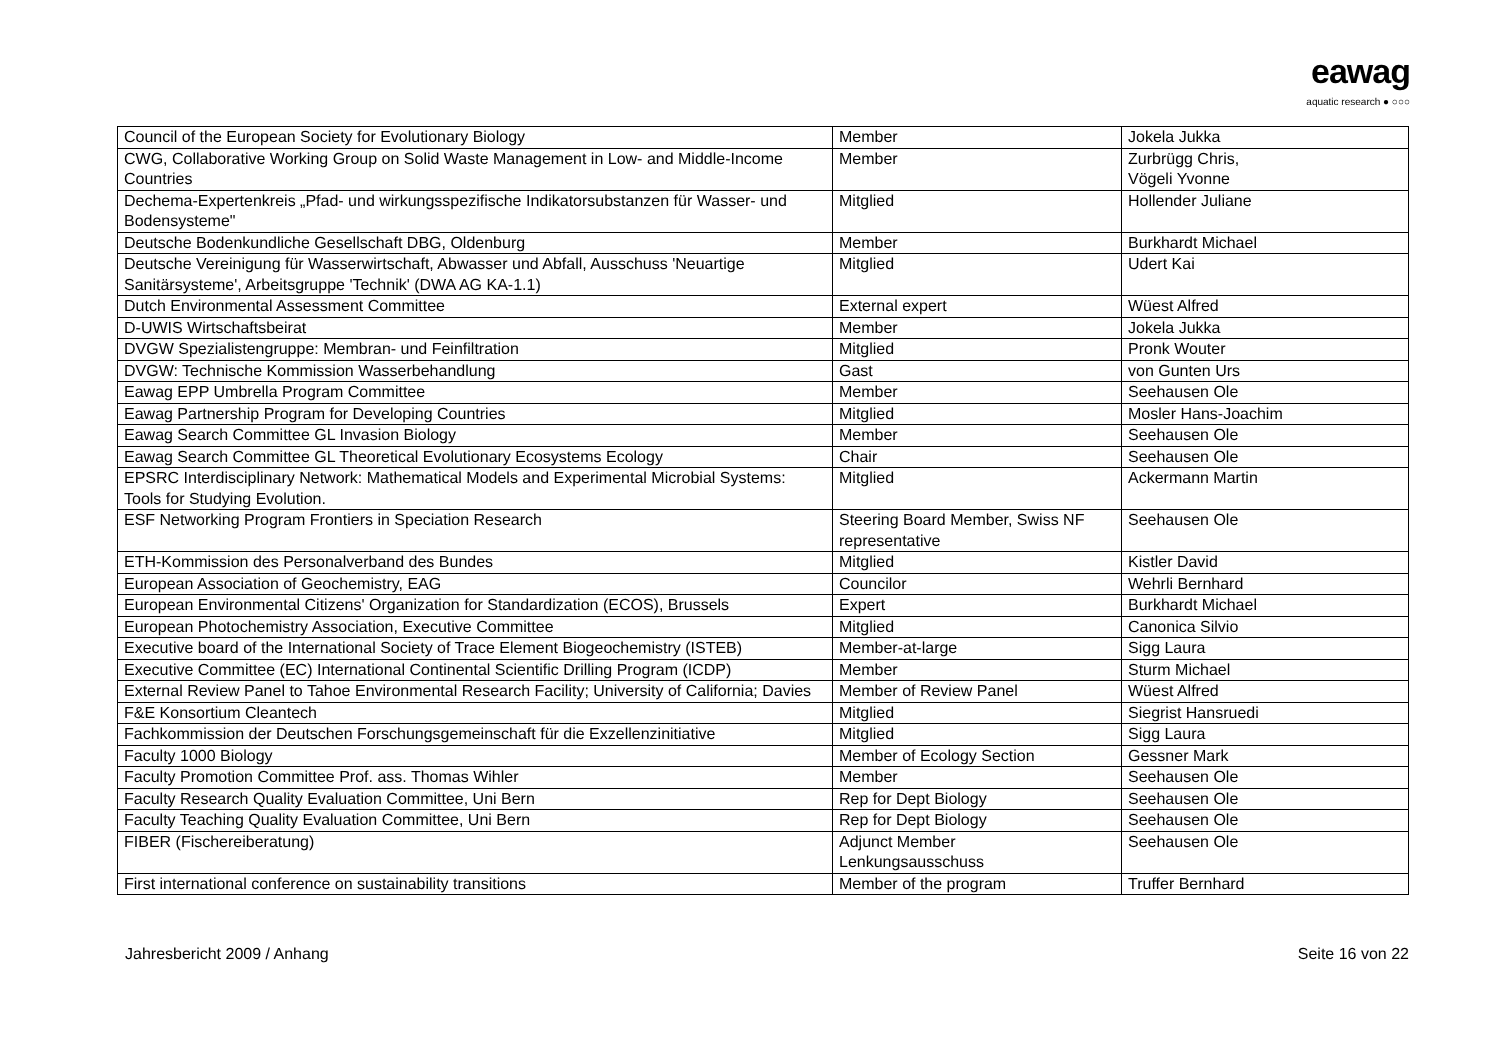eawag
aquatic research ● ○○○
| Council of the European Society for Evolutionary Biology | Member | Jokela Jukka |
| CWG, Collaborative Working Group on Solid Waste Management in Low- and Middle-Income Countries | Member | Zurbrügg Chris, Vögeli Yvonne |
| Dechema-Expertenkreis „Pfad- und wirkungsspezifische Indikatorsubstanzen für Wasser- und Bodensysteme" | Mitglied | Hollender Juliane |
| Deutsche Bodenkundliche Gesellschaft DBG, Oldenburg | Member | Burkhardt Michael |
| Deutsche Vereinigung für Wasserwirtschaft, Abwasser und Abfall, Ausschuss 'Neuartige Sanitärsysteme', Arbeitsgruppe 'Technik' (DWA AG KA-1.1) | Mitglied | Udert Kai |
| Dutch Environmental Assessment Committee | External expert | Wüest Alfred |
| D-UWIS Wirtschaftsbeirat | Member | Jokela Jukka |
| DVGW Spezialistengruppe: Membran- und Feinfiltration | Mitglied | Pronk Wouter |
| DVGW: Technische Kommission Wasserbehandlung | Gast | von Gunten Urs |
| Eawag EPP Umbrella Program Committee | Member | Seehausen Ole |
| Eawag Partnership Program for Developing Countries | Mitglied | Mosler Hans-Joachim |
| Eawag Search Committee GL Invasion Biology | Member | Seehausen Ole |
| Eawag Search Committee GL Theoretical Evolutionary Ecosystems Ecology | Chair | Seehausen Ole |
| EPSRC Interdisciplinary Network: Mathematical Models and Experimental Microbial Systems: Tools for Studying Evolution. | Mitglied | Ackermann Martin |
| ESF Networking Program Frontiers in Speciation Research | Steering Board Member, Swiss NF representative | Seehausen Ole |
| ETH-Kommission des Personalverband des Bundes | Mitglied | Kistler David |
| European Association of Geochemistry, EAG | Councilor | Wehrli Bernhard |
| European Environmental Citizens' Organization for Standardization (ECOS), Brussels | Expert | Burkhardt Michael |
| European Photochemistry Association, Executive Committee | Mitglied | Canonica Silvio |
| Executive board of the International Society of Trace Element Biogeochemistry (ISTEB) | Member-at-large | Sigg Laura |
| Executive Committee (EC) International Continental Scientific Drilling Program (ICDP) | Member | Sturm Michael |
| External Review Panel to Tahoe Environmental Research Facility; University of California; Davies | Member of Review Panel | Wüest Alfred |
| F&E Konsortium Cleantech | Mitglied | Siegrist Hansruedi |
| Fachkommission der Deutschen Forschungsgemeinschaft für die Exzellenzinitiative | Mitglied | Sigg Laura |
| Faculty 1000 Biology | Member of Ecology Section | Gessner Mark |
| Faculty Promotion Committee Prof. ass. Thomas Wihler | Member | Seehausen Ole |
| Faculty Research Quality Evaluation Committee, Uni Bern | Rep for Dept Biology | Seehausen Ole |
| Faculty Teaching Quality Evaluation Committee, Uni Bern | Rep for Dept Biology | Seehausen Ole |
| FIBER (Fischereiberatung) | Adjunct Member Lenkungsausschuss | Seehausen Ole |
| First international conference on sustainability transitions | Member of the program | Truffer Bernhard |
Jahresbericht 2009 / Anhang Seite 16 von 22